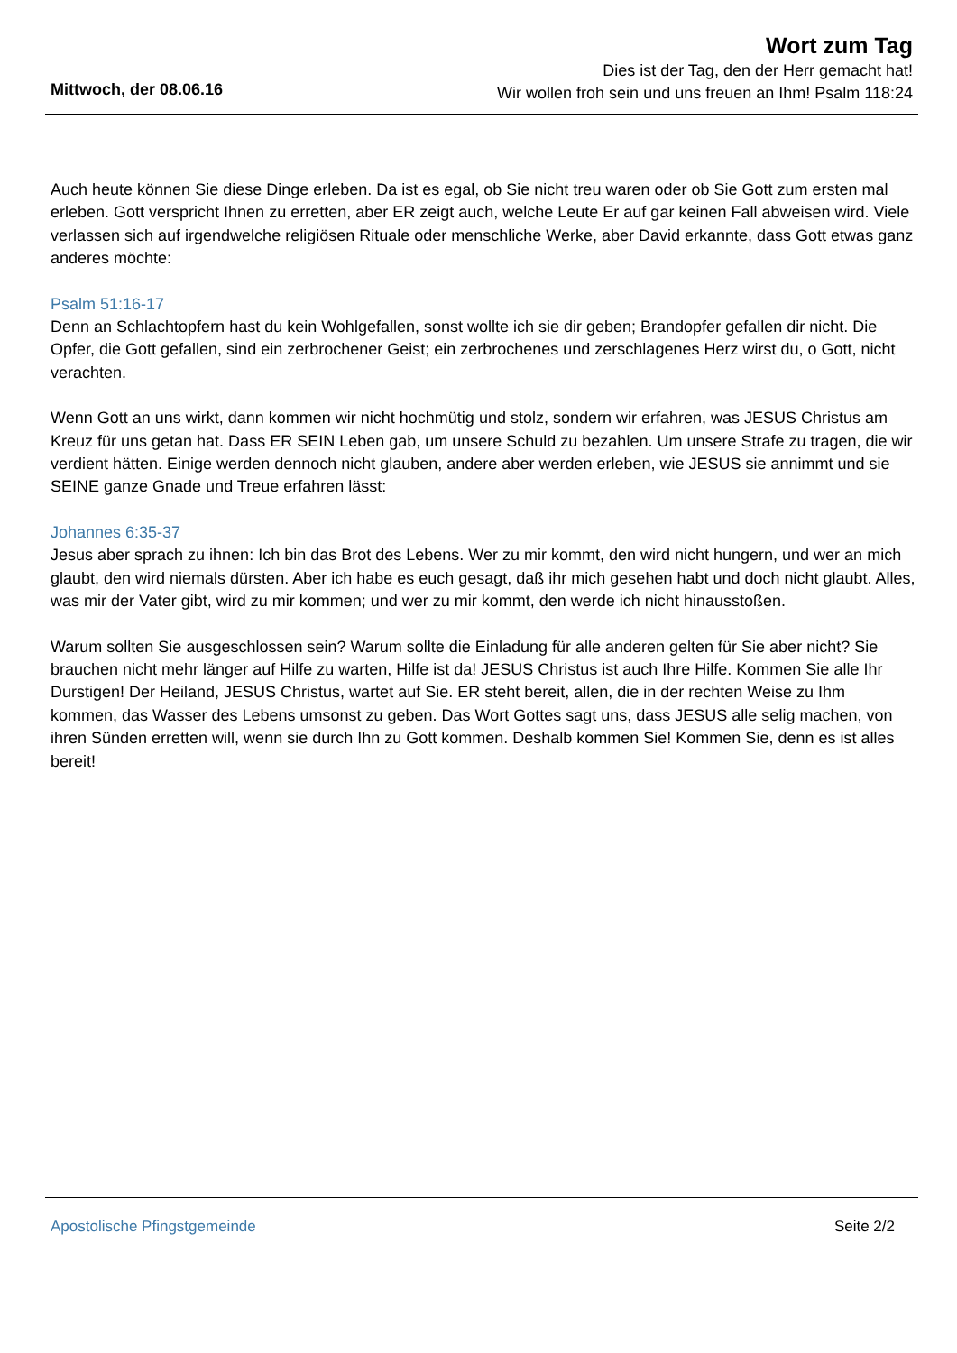Wort zum Tag
Dies ist der Tag, den der Herr gemacht hat!
Wir wollen froh sein und uns freuen an Ihm! Psalm 118:24
Mittwoch, der 08.06.16
Auch heute können Sie diese Dinge erleben. Da ist es egal, ob Sie nicht treu waren oder ob Sie Gott zum ersten mal erleben. Gott verspricht Ihnen zu erretten, aber ER zeigt auch, welche Leute Er auf gar keinen Fall abweisen wird. Viele verlassen sich auf irgendwelche religiösen Rituale oder menschliche Werke, aber David erkannte, dass Gott etwas ganz anderes möchte:
Psalm 51:16-17
Denn an Schlachtopfern hast du kein Wohlgefallen, sonst wollte ich sie dir geben; Brandopfer gefallen dir nicht. Die Opfer, die Gott gefallen, sind ein zerbrochener Geist; ein zerbrochenes und zerschlagenes Herz wirst du, o Gott, nicht verachten.
Wenn Gott an uns wirkt, dann kommen wir nicht hochmütig und stolz, sondern wir erfahren, was JESUS Christus am Kreuz für uns getan hat. Dass ER SEIN Leben gab, um unsere Schuld zu bezahlen. Um unsere Strafe zu tragen, die wir verdient hätten. Einige werden dennoch nicht glauben, andere aber werden erleben, wie JESUS sie annimmt und sie SEINE ganze Gnade und Treue erfahren lässt:
Johannes 6:35-37
Jesus aber sprach zu ihnen: Ich bin das Brot des Lebens. Wer zu mir kommt, den wird nicht hungern, und wer an mich glaubt, den wird niemals dürsten. Aber ich habe es euch gesagt, daß ihr mich gesehen habt und doch nicht glaubt. Alles, was mir der Vater gibt, wird zu mir kommen; und wer zu mir kommt, den werde ich nicht hinausstoßen.
Warum sollten Sie ausgeschlossen sein? Warum sollte die Einladung für alle anderen gelten für Sie aber nicht? Sie brauchen nicht mehr länger auf Hilfe zu warten, Hilfe ist da! JESUS Christus ist auch Ihre Hilfe. Kommen Sie alle Ihr Durstigen! Der Heiland, JESUS Christus, wartet auf Sie. ER steht bereit, allen, die in der rechten Weise zu Ihm kommen, das Wasser des Lebens umsonst zu geben. Das Wort Gottes sagt uns, dass JESUS alle selig machen, von ihren Sünden erretten will, wenn sie durch Ihn zu Gott kommen. Deshalb kommen Sie! Kommen Sie, denn es ist alles bereit!
Seite 2/2 Apostolische Pfingstgemeinde